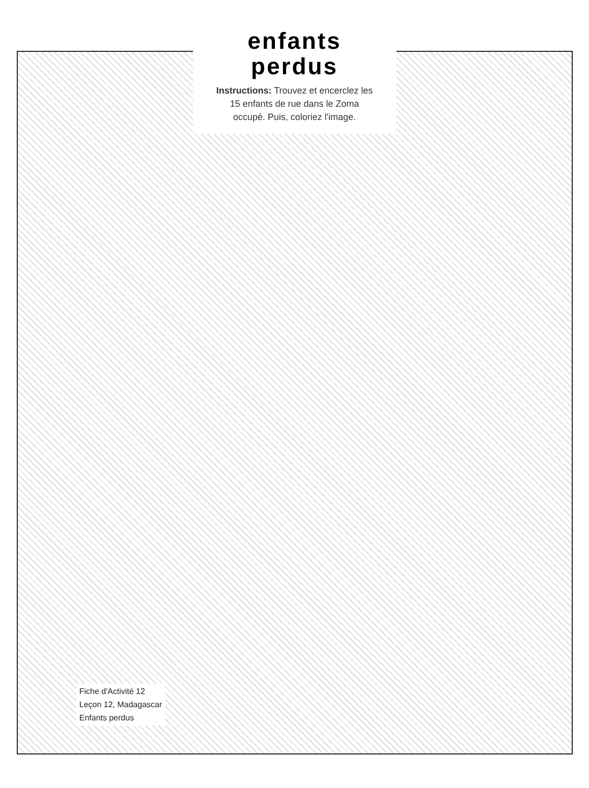enfants
perdus
Instructions: Trouvez et encerclez les
15 enfants de rue dans le Zoma
occupé. Puis, coloriez l'image.
Fiche d'Activité 12
Leçon 12, Madagascar
Enfants perdus